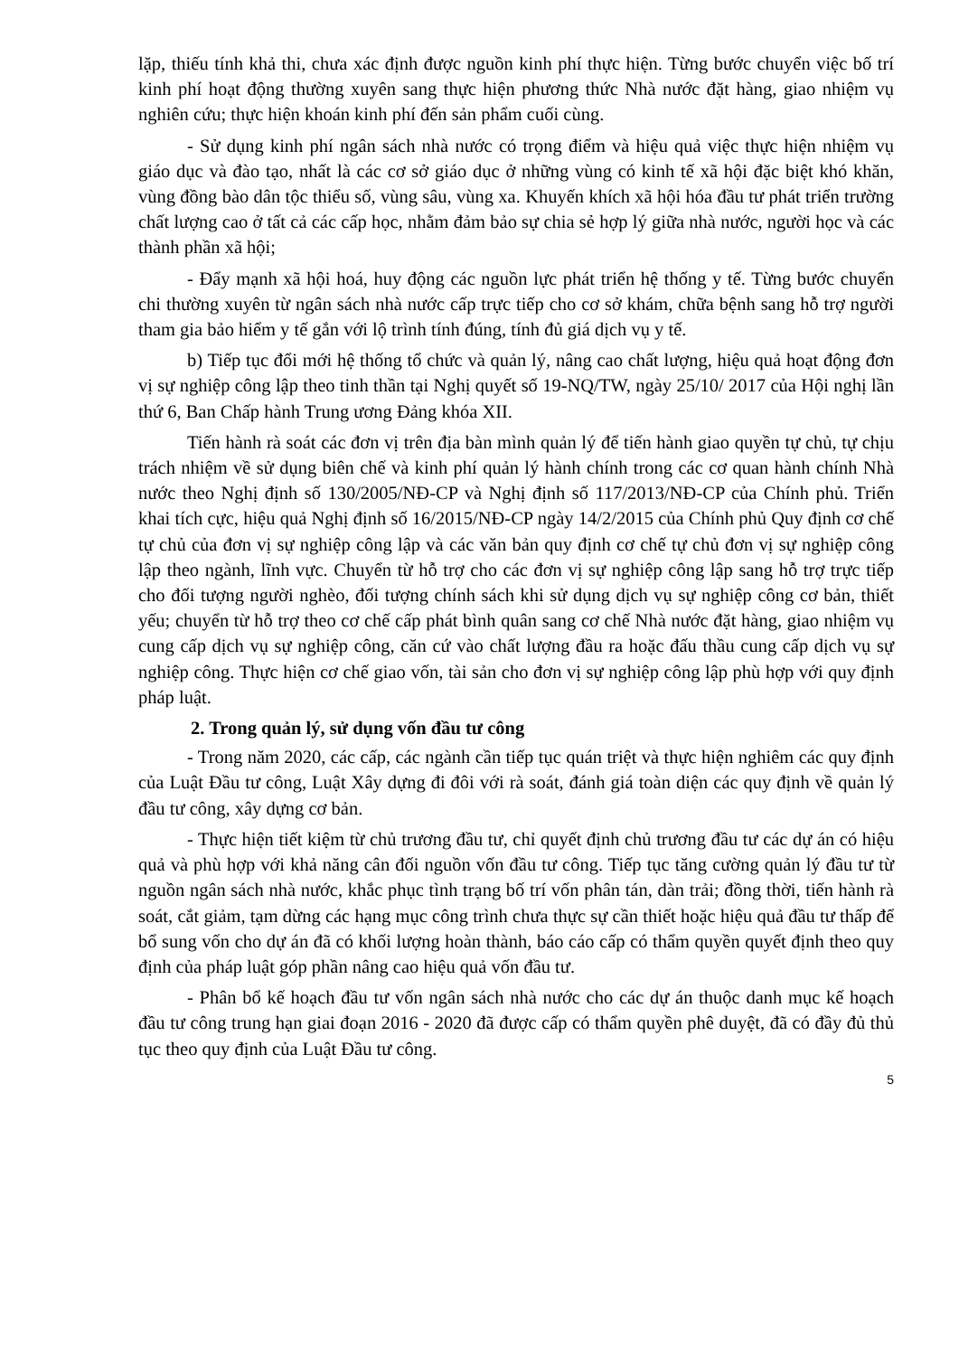lặp, thiếu tính khả thi, chưa xác định được nguồn kinh phí thực hiện. Từng bước chuyển việc bố trí kinh phí hoạt động thường xuyên sang thực hiện phương thức Nhà nước đặt hàng, giao nhiệm vụ nghiên cứu; thực hiện khoán kinh phí đến sản phẩm cuối cùng.
- Sử dụng kinh phí ngân sách nhà nước có trọng điểm và hiệu quả việc thực hiện nhiệm vụ giáo dục và đào tạo, nhất là các cơ sở giáo dục ở những vùng có kinh tế xã hội đặc biệt khó khăn, vùng đồng bào dân tộc thiểu số, vùng sâu, vùng xa. Khuyến khích xã hội hóa đầu tư phát triển trường chất lượng cao ở tất cả các cấp học, nhằm đảm bảo sự chia sẻ hợp lý giữa nhà nước, người học và các thành phần xã hội;
- Đẩy mạnh xã hội hoá, huy động các nguồn lực phát triển hệ thống y tế. Từng bước chuyển chi thường xuyên từ ngân sách nhà nước cấp trực tiếp cho cơ sở khám, chữa bệnh sang hỗ trợ người tham gia bảo hiểm y tế gắn với lộ trình tính đúng, tính đủ giá dịch vụ y tế.
b) Tiếp tục đổi mới hệ thống tổ chức và quản lý, nâng cao chất lượng, hiệu quả hoạt động đơn vị sự nghiệp công lập theo tinh thần tại Nghị quyết số 19-NQ/TW, ngày 25/10/ 2017 của Hội nghị lần thứ 6, Ban Chấp hành Trung ương Đảng khóa XII.
Tiến hành rà soát các đơn vị trên địa bàn mình quản lý để tiến hành giao quyền tự chủ, tự chịu trách nhiệm về sử dụng biên chế và kinh phí quản lý hành chính trong các cơ quan hành chính Nhà nước theo Nghị định số 130/2005/NĐ-CP và Nghị định số 117/2013/NĐ-CP của Chính phủ. Triển khai tích cực, hiệu quả Nghị định số 16/2015/NĐ-CP ngày 14/2/2015 của Chính phủ Quy định cơ chế tự chủ của đơn vị sự nghiệp công lập và các văn bản quy định cơ chế tự chủ đơn vị sự nghiệp công lập theo ngành, lĩnh vực. Chuyển từ hỗ trợ cho các đơn vị sự nghiệp công lập sang hỗ trợ trực tiếp cho đối tượng người nghèo, đối tượng chính sách khi sử dụng dịch vụ sự nghiệp công cơ bản, thiết yếu; chuyển từ hỗ trợ theo cơ chế cấp phát bình quân sang cơ chế Nhà nước đặt hàng, giao nhiệm vụ cung cấp dịch vụ sự nghiệp công, căn cứ vào chất lượng đầu ra hoặc đấu thầu cung cấp dịch vụ sự nghiệp công. Thực hiện cơ chế giao vốn, tài sản cho đơn vị sự nghiệp công lập phù hợp với quy định pháp luật.
2. Trong quản lý, sử dụng vốn đầu tư công
- Trong năm 2020, các cấp, các ngành cần tiếp tục quán triệt và thực hiện nghiêm các quy định của Luật Đầu tư công, Luật Xây dựng đi đôi với rà soát, đánh giá toàn diện các quy định về quản lý đầu tư công, xây dựng cơ bản.
- Thực hiện tiết kiệm từ chủ trương đầu tư, chỉ quyết định chủ trương đầu tư các dự án có hiệu quả và phù hợp với khả năng cân đối nguồn vốn đầu tư công. Tiếp tục tăng cường quản lý đầu tư từ nguồn ngân sách nhà nước, khắc phục tình trạng bố trí vốn phân tán, dàn trải; đồng thời, tiến hành rà soát, cắt giảm, tạm dừng các hạng mục công trình chưa thực sự cần thiết hoặc hiệu quả đầu tư thấp để bổ sung vốn cho dự án đã có khối lượng hoàn thành, báo cáo cấp có thẩm quyền quyết định theo quy định của pháp luật góp phần nâng cao hiệu quả vốn đầu tư.
- Phân bổ kế hoạch đầu tư vốn ngân sách nhà nước cho các dự án thuộc danh mục kế hoạch đầu tư công trung hạn giai đoạn 2016 - 2020 đã được cấp có thẩm quyền phê duyệt, đã có đầy đủ thủ tục theo quy định của Luật Đầu tư công.
5